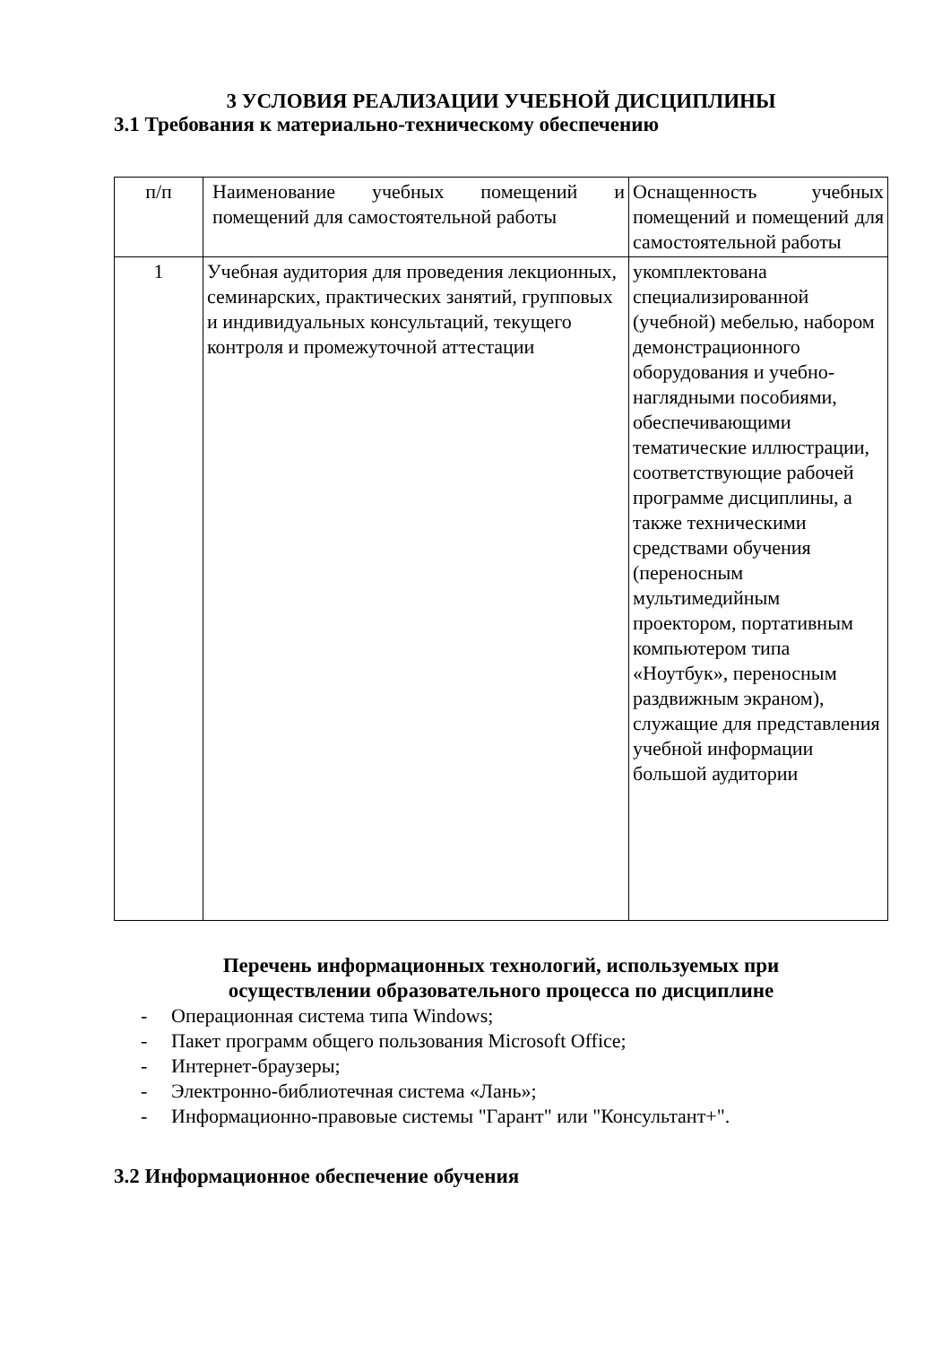3 УСЛОВИЯ РЕАЛИЗАЦИИ УЧЕБНОЙ ДИСЦИПЛИНЫ
3.1 Требования к материально-техническому обеспечению
| п/п | Наименование учебных помещений и помещений для самостоятельной работы | Оснащенность учебных помещений и помещений для самостоятельной работы |
| 1 | Учебная аудитория для проведения лекционных, семинарских, практических занятий, групповых и индивидуальных консультаций, текущего контроля и промежуточной аттестации | укомплектована специализированной (учебной) мебелью, набором демонстрационного оборудования и учебно-наглядными пособиями, обеспечивающими тематические иллюстрации, соответствующие рабочей программе дисциплины, а также техническими средствами обучения (переносным мультимедийным проектором, портативным компьютером типа «Ноутбук», переносным раздвижным экраном), служащие для представления учебной информации большой аудитории |
Перечень информационных технологий, используемых при
осуществлении образовательного процесса по дисциплине
- Операционная система типа Windows;
- Пакет программ общего пользования Microsoft Office;
- Интернет-браузеры;
- Электронно-библиотечная система «Лань»;
- Информационно-правовые системы "Гарант" или "Консультант+".
3.2 Информационное обеспечение обучения